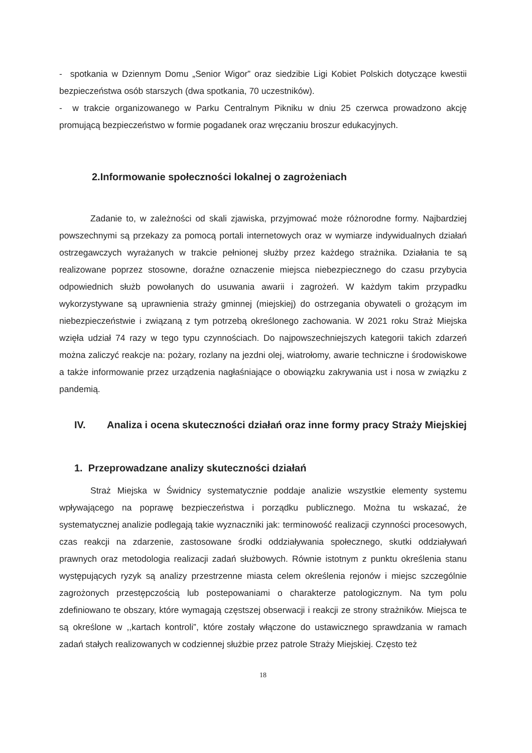- spotkania w Dziennym Domu „Senior Wigor” oraz siedzibie Ligi Kobiet Polskich dotyczące kwestii bezpieczeństwa osób starszych (dwa spotkania, 70 uczestników).
- w trakcie organizowanego w Parku Centralnym Pikniku w dniu 25 czerwca prowadzono akcję promującą bezpieczeństwo w formie pogadanek oraz wręczaniu broszur edukacyjnych.
2.Informowanie społeczności lokalnej o zagrożeniach
Zadanie to, w zależności od skali zjawiska, przyjmować może różnorodne formy. Najbardziej powszechnymi są przekazy za pomocą portali internetowych oraz w wymiarze indywidualnych działań ostrzegawczych wyrażanych w trakcie pełnionej służby przez każdego strażnika. Działania te są realizowane poprzez stosowne, doraźne oznaczenie miejsca niebezpiecznego do czasu przybycia odpowiednich służb powołanych do usuwania awarii i zagrożeń. W każdym takim przypadku wykorzystywane są uprawnienia straży gminnej (miejskiej) do ostrzegania obywateli o grożącym im niebezpieczeństwie i związaną z tym potrzebą określonego zachowania. W 2021 roku Straż Miejska wzięła udział 74 razy w tego typu czynnościach. Do najpowszechniejszych kategorii takich zdarzeń można zaliczyć reakcje na: pożary, rozlany na jezdni olej, wiatrołomy, awarie techniczne i środowiskowe a także informowanie przez urządzenia nagłaśniające o obowiązku zakrywania ust i nosa w związku z pandemią.
IV. Analiza i ocena skuteczności działań oraz inne formy pracy Straży Miejskiej
1. Przeprowadzane analizy skuteczności działań
Straż Miejska w Świdnicy systematycznie poddaje analizie wszystkie elementy systemu wpływającego na poprawę bezpieczeństwa i porządku publicznego. Można tu wskazać, że systematycznej analizie podlegają takie wyznaczniki jak: terminowość realizacji czynności procesowych, czas reakcji na zdarzenie, zastosowane środki oddziaływania społecznego, skutki oddziaływań prawnych oraz metodologia realizacji zadań służbowych. Równie istotnym z punktu określenia stanu występujących ryzyk są analizy przestrzenne miasta celem określenia rejonów i miejsc szczególnie zagrożonych przestępczością lub postepowaniami o charakterze patologicznym. Na tym polu zdefiniowano te obszary, które wymagają częstszej obserwacji i reakcji ze strony strażników. Miejsca te są określone w ,,kartach kontroli”, które zostały włączone do ustawicznego sprawdzania w ramach zadań stałych realizowanych w codziennej służbie przez patrole Straży Miejskiej. Często też
18